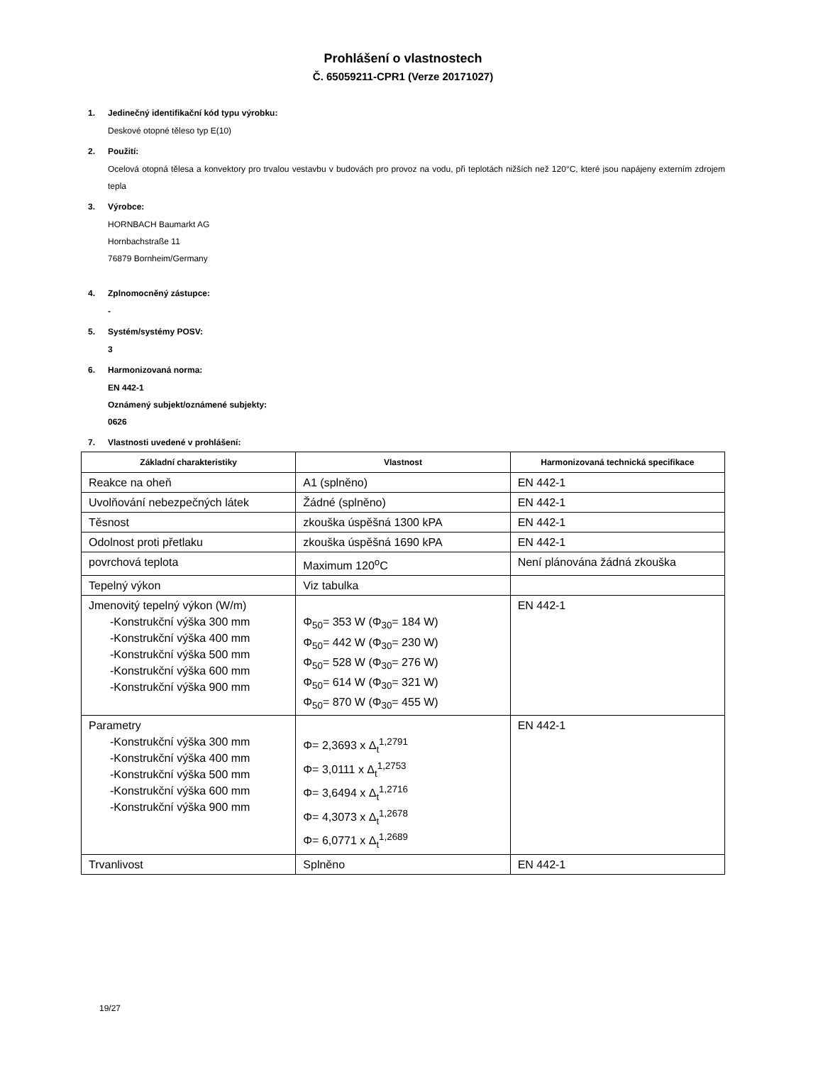Prohlášení o vlastnostech
Č. 65059211-CPR1 (Verze 20171027)
1. Jedinečný identifikační kód typu výrobku:
Deskové otopné těleso typ E(10)
2. Použití:
Ocelová otopná tělesa a konvektory pro trvalou vestavbu v budovách pro provoz na vodu, při teplotách nižších než 120°C, které jsou napájeny externím zdrojem tepla
3. Výrobce:
HORNBACH Baumarkt AG
Hornbachstraße 11
76879 Bornheim/Germany
4. Zplnomocněný zástupce:
-
5. Systém/systémy POSV:
3
6. Harmonizovaná norma:
EN 442-1
Oznámený subjekt/oznámené subjekty:
0626
7. Vlastnosti uvedené v prohlášení:
| Základní charakteristiky | Vlastnost | Harmonizovaná technická specifikace |
| --- | --- | --- |
| Reakce na oheň | A1 (splněno) | EN 442-1 |
| Uvolňování nebezpečných látek | Žádné (splněno) | EN 442-1 |
| Těsnost | zkouška úspěšná 1300 kPA | EN 442-1 |
| Odolnost proti přetlaku | zkouška úspěšná 1690 kPA | EN 442-1 |
| povrchová teplota | Maximum 120<sup>o</sup>C | Není plánována žádná zkouška |
| Tepelný výkon | Viz tabulka | |
| Jmenovitý tepelný výkon (W/m) -Konstrukční výška 300 mm -Konstrukční výška 400 mm -Konstrukční výška 500 mm -Konstrukční výška 600 mm -Konstrukční výška 900 mm | Φ<sub>50</sub>= 353 W (Φ<sub>30</sub>= 184 W) Φ<sub>50</sub>= 442 W (Φ<sub>30</sub>= 230 W) Φ<sub>50</sub>= 528 W (Φ<sub>30</sub>= 276 W) Φ<sub>50</sub>= 614 W (Φ<sub>30</sub>= 321 W) Φ<sub>50</sub>= 870 W (Φ<sub>30</sub>= 455 W) | EN 442-1 |
| Parametry -Konstrukční výška 300 mm -Konstrukční výška 400 mm -Konstrukční výška 500 mm -Konstrukční výška 600 mm -Konstrukční výška 900 mm | Φ= 2,3693 x Δ<sub>t</sub><sup>1,2791</sup> Φ= 3,0111 x Δ<sub>t</sub><sup>1,2753</sup> Φ= 3,6494 x Δ<sub>t</sub><sup>1,2716</sup> Φ= 4,3073 x Δ<sub>t</sub><sup>1,2678</sup> Φ= 6,0771 x Δ<sub>t</sub><sup>1,2689</sup> | EN 442-1 |
| Trvanlivost | Splněno | EN 442-1 |
19/27